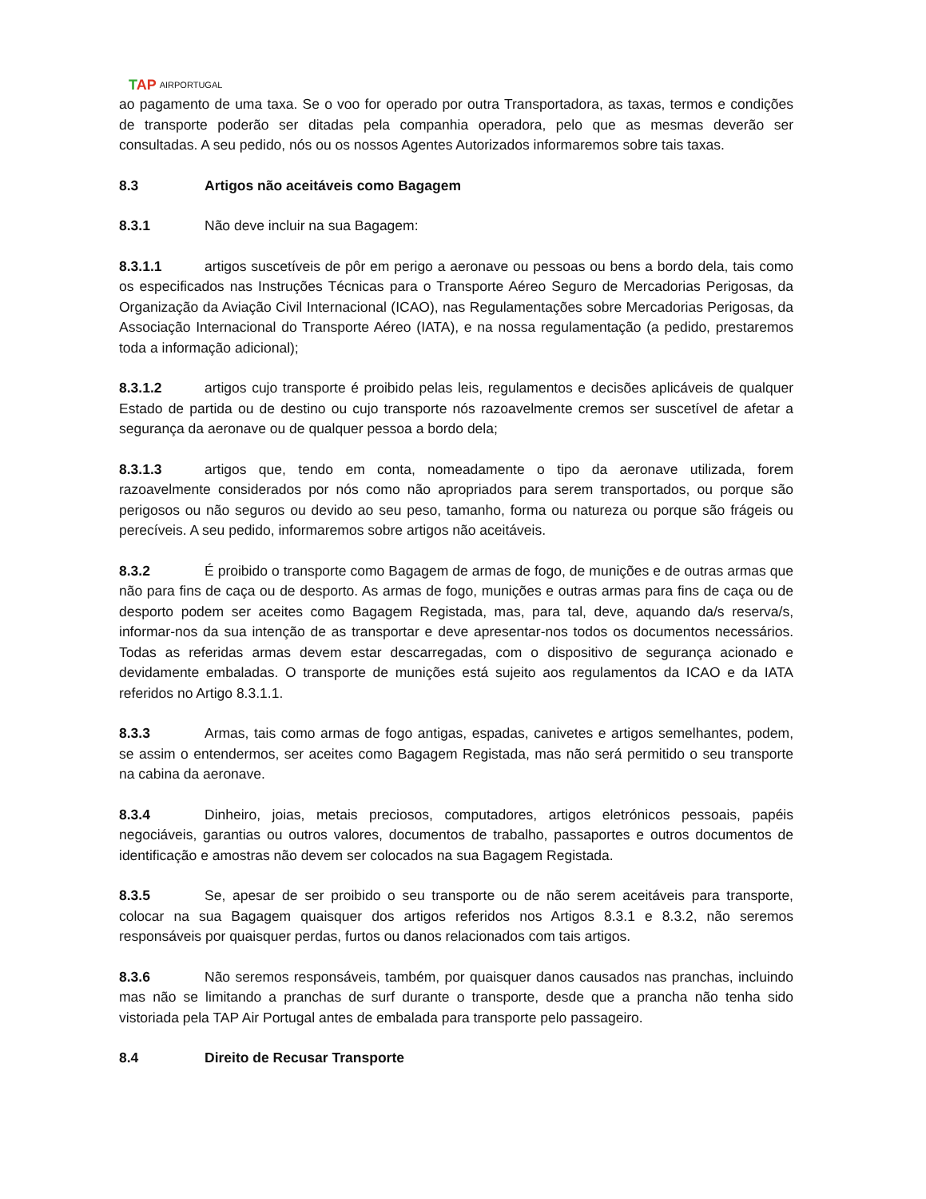TAP AIRPORTUGAL
ao pagamento de uma taxa. Se o voo for operado por outra Transportadora, as taxas, termos e condições de transporte poderão ser ditadas pela companhia operadora, pelo que as mesmas deverão ser consultadas. A seu pedido, nós ou os nossos Agentes Autorizados informaremos sobre tais taxas.
8.3 Artigos não aceitáveis como Bagagem
8.3.1 Não deve incluir na sua Bagagem:
8.3.1.1 artigos suscetíveis de pôr em perigo a aeronave ou pessoas ou bens a bordo dela, tais como os especificados nas Instruções Técnicas para o Transporte Aéreo Seguro de Mercadorias Perigosas, da Organização da Aviação Civil Internacional (ICAO), nas Regulamentações sobre Mercadorias Perigosas, da Associação Internacional do Transporte Aéreo (IATA), e na nossa regulamentação (a pedido, prestaremos toda a informação adicional);
8.3.1.2 artigos cujo transporte é proibido pelas leis, regulamentos e decisões aplicáveis de qualquer Estado de partida ou de destino ou cujo transporte nós razoavelmente cremos ser suscetível de afetar a segurança da aeronave ou de qualquer pessoa a bordo dela;
8.3.1.3 artigos que, tendo em conta, nomeadamente o tipo da aeronave utilizada, forem razoavelmente considerados por nós como não apropriados para serem transportados, ou porque são perigosos ou não seguros ou devido ao seu peso, tamanho, forma ou natureza ou porque são frágeis ou perecíveis. A seu pedido, informaremos sobre artigos não aceitáveis.
8.3.2 É proibido o transporte como Bagagem de armas de fogo, de munições e de outras armas que não para fins de caça ou de desporto. As armas de fogo, munições e outras armas para fins de caça ou de desporto podem ser aceites como Bagagem Registada, mas, para tal, deve, aquando da/s reserva/s, informar-nos da sua intenção de as transportar e deve apresentar-nos todos os documentos necessários. Todas as referidas armas devem estar descarregadas, com o dispositivo de segurança acionado e devidamente embaladas. O transporte de munições está sujeito aos regulamentos da ICAO e da IATA referidos no Artigo 8.3.1.1.
8.3.3 Armas, tais como armas de fogo antigas, espadas, canivetes e artigos semelhantes, podem, se assim o entendermos, ser aceites como Bagagem Registada, mas não será permitido o seu transporte na cabina da aeronave.
8.3.4 Dinheiro, joias, metais preciosos, computadores, artigos eletrónicos pessoais, papéis negociáveis, garantias ou outros valores, documentos de trabalho, passaportes e outros documentos de identificação e amostras não devem ser colocados na sua Bagagem Registada.
8.3.5 Se, apesar de ser proibido o seu transporte ou de não serem aceitáveis para transporte, colocar na sua Bagagem quaisquer dos artigos referidos nos Artigos 8.3.1 e 8.3.2, não seremos responsáveis por quaisquer perdas, furtos ou danos relacionados com tais artigos.
8.3.6 Não seremos responsáveis, também, por quaisquer danos causados nas pranchas, incluindo mas não se limitando a pranchas de surf durante o transporte, desde que a prancha não tenha sido vistoriada pela TAP Air Portugal antes de embalada para transporte pelo passageiro.
8.4 Direito de Recusar Transporte